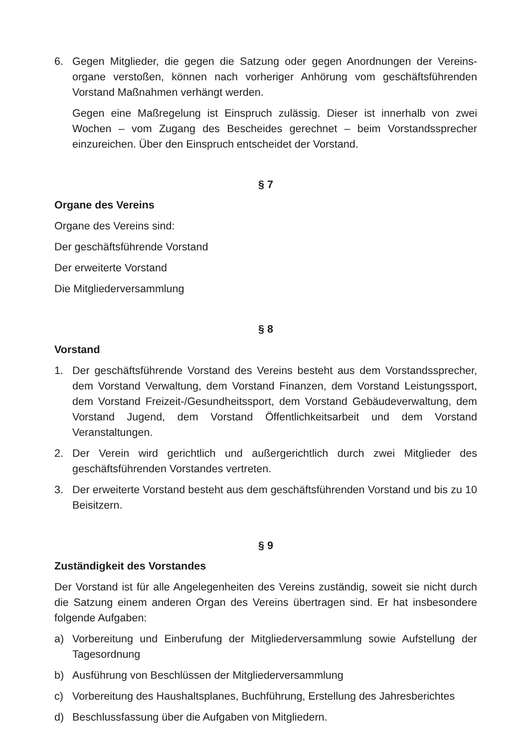6. Gegen Mitglieder, die gegen die Satzung oder gegen Anordnungen der Vereins­organe verstoßen, können nach vorheriger Anhörung vom geschäftsführenden Vorstand Maßnahmen verhängt werden.
Gegen eine Maßregelung ist Einspruch zulässig. Dieser ist innerhalb von zwei Wochen – vom Zugang des Bescheides gerechnet – beim Vorstandssprecher einzureichen. Über den Einspruch entscheidet der Vorstand.
§ 7
Organe des Vereins
Organe des Vereins sind:
Der geschäftsführende Vorstand
Der erweiterte Vorstand
Die Mitgliederversammlung
§ 8
Vorstand
1. Der geschäftsführende Vorstand des Vereins besteht aus dem Vorstands­sprecher, dem Vorstand Verwaltung, dem Vorstand Finanzen, dem Vorstand Leistungssport, dem Vorstand Freizeit-/Gesundheitssport, dem Vorstand Gebäu­deverwaltung, dem Vorstand Jugend, dem Vorstand Öffentlichkeitsarbeit und dem Vorstand Veranstaltungen.
2. Der Verein wird gerichtlich und außergerichtlich durch zwei Mitglieder des geschäftsführenden Vorstandes vertreten.
3. Der erweiterte Vorstand besteht aus dem geschäftsführenden Vorstand und bis zu 10 Beisitzern.
§ 9
Zuständigkeit des Vorstandes
Der Vorstand ist für alle Angelegenheiten des Vereins zuständig, soweit sie nicht durch die Satzung einem anderen Organ des Vereins übertragen sind. Er hat insbe­sondere folgende Aufgaben:
a) Vorbereitung und Einberufung der Mitgliederversammlung sowie Aufstellung der Tagesordnung
b) Ausführung von Beschlüssen der Mitgliederversammlung
c) Vorbereitung des Haushaltsplanes, Buchführung, Erstellung des Jahresberichtes
d) Beschlussfassung über die Aufgaben von Mitgliedern.